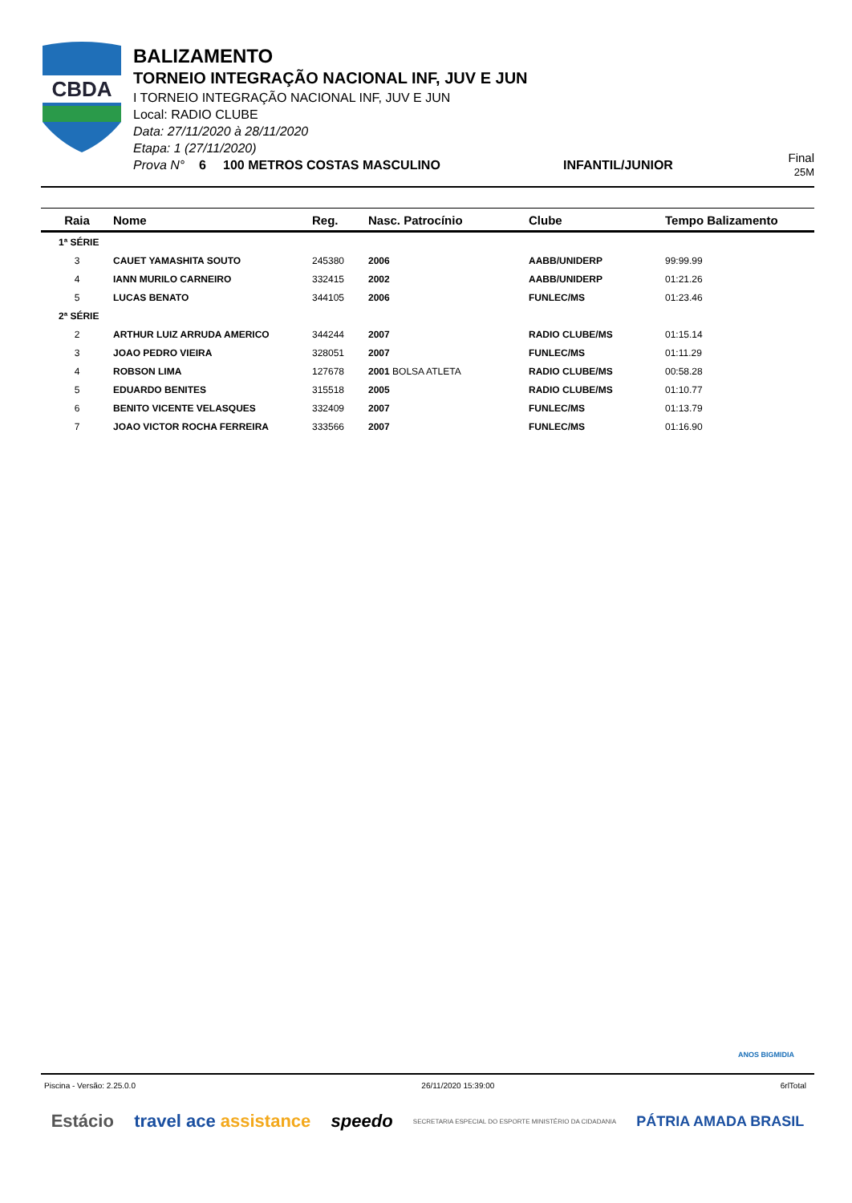CBDA
BALIZAMENTO
TORNEIO INTEGRAÇÃO NACIONAL INF, JUV E JUN
I TORNEIO INTEGRAÇÃO NACIONAL INF, JUV E JUN
Local: RADIO CLUBE
Data: 27/11/2020 à 28/11/2020
Etapa: 1 (27/11/2020)
Prova N° 6 100 METROS COSTAS MASCULINO INFANTIL/JUNIOR
Final
25M
| Raia | Nome | Reg. | Nasc. Patrocínio | Clube | Tempo Balizamento |
| --- | --- | --- | --- | --- | --- |
| 1ª SÉRIE | | | | | |
| 3 | CAUET YAMASHITA SOUTO | 245380 | 2006 | AABB/UNIDERP | 99:99.99 |
| 4 | IANN MURILO CARNEIRO | 332415 | 2002 | AABB/UNIDERP | 01:21.26 |
| 5 | LUCAS BENATO | 344105 | 2006 | FUNLEC/MS | 01:23.46 |
| 2ª SÉRIE | | | | | |
| 2 | ARTHUR LUIZ ARRUDA AMERICO | 344244 | 2007 | RADIO CLUBE/MS | 01:15.14 |
| 3 | JOAO PEDRO VIEIRA | 328051 | 2007 | FUNLEC/MS | 01:11.29 |
| 4 | ROBSON LIMA | 127678 | 2001 BOLSA ATLETA | RADIO CLUBE/MS | 00:58.28 |
| 5 | EDUARDO BENITES | 315518 | 2005 | RADIO CLUBE/MS | 01:10.77 |
| 6 | BENITO VICENTE VELASQUES | 332409 | 2007 | FUNLEC/MS | 01:13.79 |
| 7 | JOAO VICTOR ROCHA FERREIRA | 333566 | 2007 | FUNLEC/MS | 01:16.90 |
ANOS BIGMIDIA
Piscina - Versão: 2.25.0.0 26/11/2020 15:39:00 6rlTotal
Estácio travel ace assistance speedo SECRETARIA ESPECIAL DO ESPORTE MINISTÉRIO DA CIDADANIA PÁTRIA AMADA BRASIL